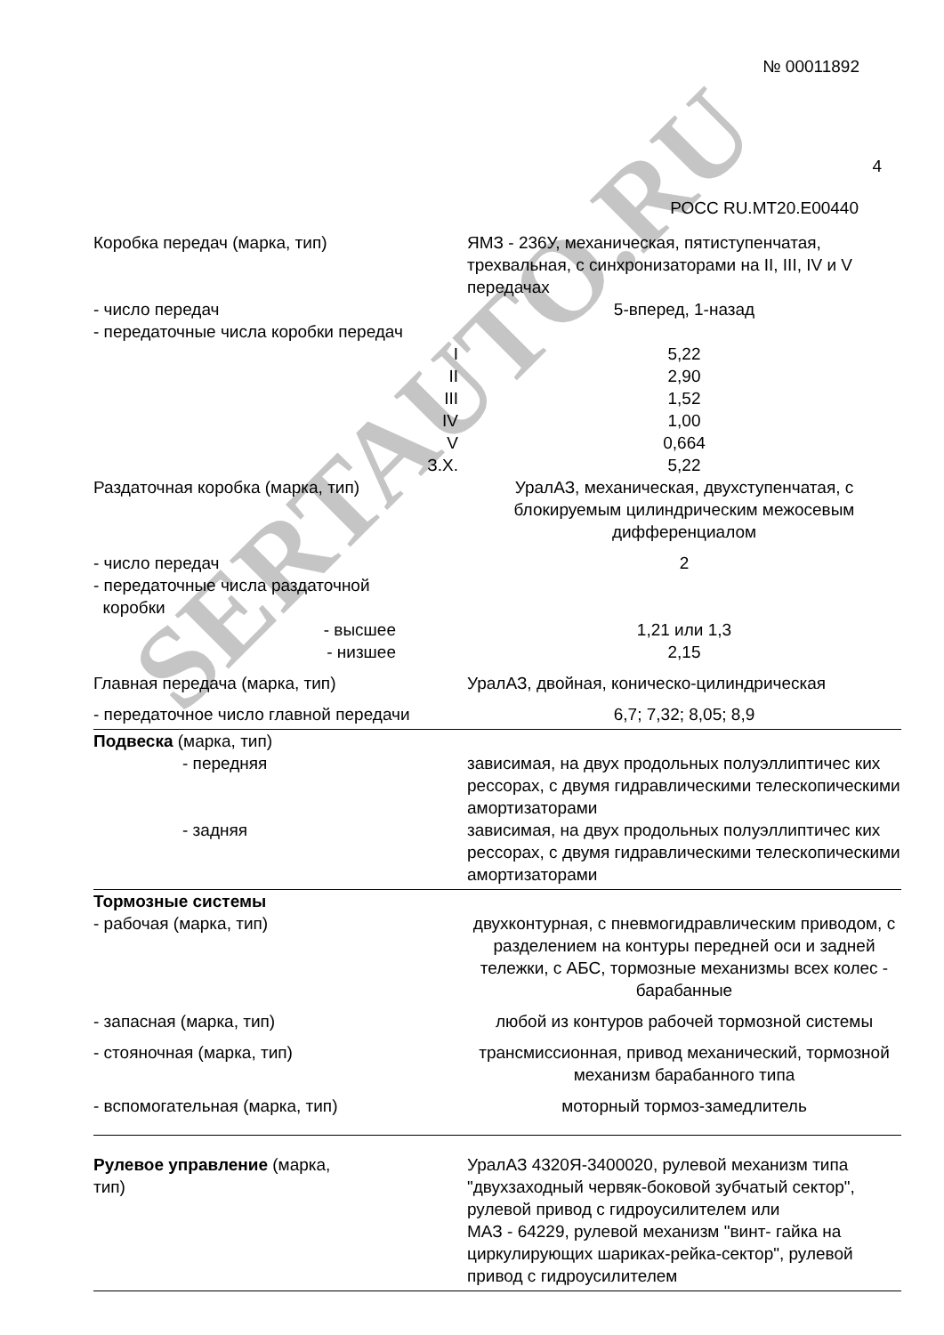SERTAUTO.RU
№ 00011892
4
РОСС RU.MT20.E00440
| Коробка передач (марка, тип) | ЯМЗ - 236У, механическая, пятиступенчатая, трехвальная, с синхронизаторами на II, III, IV и V передачах |
| - число передач | 5-вперед, 1-назад |
| - передаточные числа коробки передач | |
| I | 5,22 |
| II | 2,90 |
| III | 1,52 |
| IV | 1,00 |
| V | 0,664 |
| З.Х. | 5,22 |
| Раздаточная коробка (марка, тип) | УралАЗ, механическая, двухступенчатая, с блокируемым цилиндрическим межосевым дифференциалом |
| - число передач | 2 |
| - передаточные числа раздаточной коробки | |
| - высшее | 1,21 или 1,3 |
| - низшее | 2,15 |
| Главная передача (марка, тип) | УралАЗ, двойная, коническо-цилиндрическая |
| - передаточное число главной передачи | 6,7; 7,32; 8,05; 8,9 |
| Подвеска (марка, тип) | |
| - передняя | зависимая, на двух продольных полуэллиптичес ких рессорах, с двумя гидравлическими телескопическими амортизаторами |
| - задняя | зависимая, на двух продольных полуэллиптичес ких рессорах, с двумя гидравлическими телескопическими амортизаторами |
| Тормозные системы | |
| - рабочая (марка, тип) | двухконтурная, с пневмогидравлическим приводом, с разделением на контуры передней оси и задней тележки, с АБС, тормозные механизмы всех колес - барабанные |
| - запасная (марка, тип) | любой из контуров рабочей тормозной системы |
| - стояночная (марка, тип) | трансмиссионная, привод механический, тормозной механизм барабанного типа |
| - вспомогательная (марка, тип) | моторный тормоз-замедлитель |
| Рулевое управление (марка, тип) | УралАЗ 4320Я-3400020, рулевой механизм типа "двухзаходный червяк-боковой зубчатый сектор", рулевой привод с гидроусилителем или МАЗ - 64229, рулевой механизм "винт- гайка на циркулирующих шариках-рейка-сектор", рулевой привод с гидроусилителем |